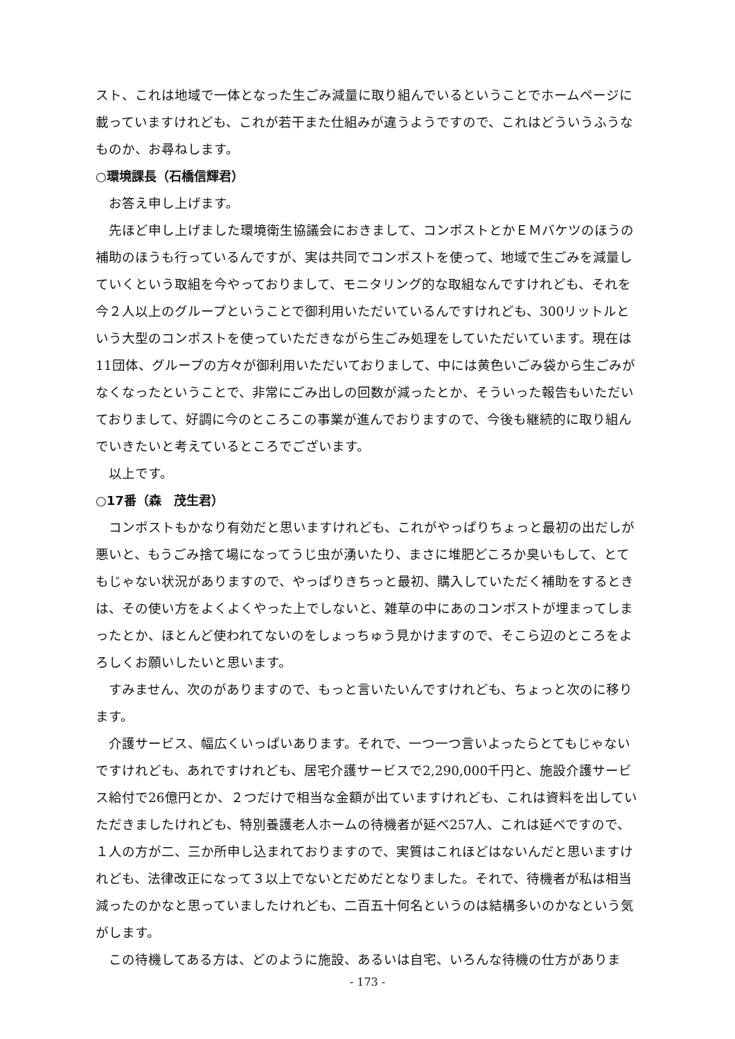スト、これは地域で一体となった生ごみ減量に取り組んでいるということでホームページに載っていますけれども、これが若干また仕組みが違うようですので、これはどういうふうなものか、お尋ねします。
○環境課長（石橋信輝君）
お答え申し上げます。
先ほど申し上げました環境衛生協議会におきまして、コンポストとかＥＭバケツのほうの補助のほうも行っているんですが、実は共同でコンポストを使って、地域で生ごみを減量していくという取組を今やっておりまして、モニタリング的な取組なんですけれども、それを今２人以上のグループということで御利用いただいているんですけれども、300リットルという大型のコンポストを使っていただきながら生ごみ処理をしていただいています。現在は11団体、グループの方々が御利用いただいておりまして、中には黄色いごみ袋から生ごみがなくなったということで、非常にごみ出しの回数が減ったとか、そういった報告もいただいておりまして、好調に今のところこの事業が進んでおりますので、今後も継続的に取り組んでいきたいと考えているところでございます。
以上です。
○17番（森　茂生君）
コンポストもかなり有効だと思いますけれども、これがやっぱりちょっと最初の出だしが悪いと、もうごみ捨て場になってうじ虫が湧いたり、まさに堆肥どころか臭いもして、とてもじゃない状況がありますので、やっぱりきちっと最初、購入していただく補助をするときは、その使い方をよくよくやった上でしないと、雑草の中にあのコンポストが埋まってしまったとか、ほとんど使われてないのをしょっちゅう見かけますので、そこら辺のところをよろしくお願いしたいと思います。
すみません、次のがありますので、もっと言いたいんですけれども、ちょっと次のに移ります。
介護サービス、幅広くいっぱいあります。それで、一つ一つ言いよったらとてもじゃないですけれども、あれですけれども、居宅介護サービスで2,290,000千円と、施設介護サービス給付で26億円とか、２つだけで相当な金額が出ていますけれども、これは資料を出していただきましたけれども、特別養護老人ホームの待機者が延べ257人、これは延べですので、１人の方が二、三か所申し込まれておりますので、実質はこれほどはないんだと思いますけれども、法律改正になって３以上でないとだめだとなりました。それで、待機者が私は相当減ったのかなと思っていましたけれども、二百五十何名というのは結構多いのかなという気がします。
この待機してある方は、どのように施設、あるいは自宅、いろんな待機の仕方がありま
- 173 -